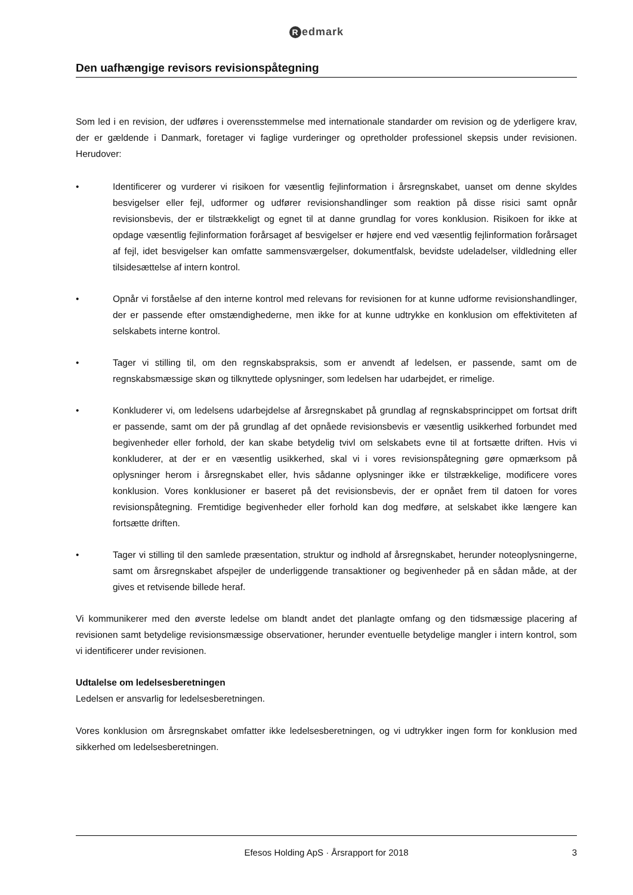Redmark
Den uafhængige revisors revisionspåtegning
Som led i en revision, der udføres i overensstemmelse med internationale standarder om revision og de yderligere krav, der er gældende i Danmark, foretager vi faglige vurderinger og opretholder professionel skepsis under revisionen. Herudover:
• Identificerer og vurderer vi risikoen for væsentlig fejlinformation i årsregnskabet, uanset om denne skyldes besvigelser eller fejl, udformer og udfører revisionshandlinger som reaktion på disse risici samt opnår revisionsbevis, der er tilstrækkeligt og egnet til at danne grundlag for vores konklusion. Risikoen for ikke at opdage væsentlig fejlinformation forårsaget af besvigelser er højere end ved væsentlig fejlinformation forårsaget af fejl, idet besvigelser kan omfatte sammensværgelser, dokumentfalsk, bevidste udeladelser, vildledning eller tilsidesættelse af intern kontrol.
• Opnår vi forståelse af den interne kontrol med relevans for revisionen for at kunne udforme revisionshandlinger, der er passende efter omstændighederne, men ikke for at kunne udtrykke en konklusion om effektiviteten af selskabets interne kontrol.
• Tager vi stilling til, om den regnskabspraksis, som er anvendt af ledelsen, er passende, samt om de regnskabsmæssige skøn og tilknyttede oplysninger, som ledelsen har udarbejdet, er rimelige.
• Konkluderer vi, om ledelsens udarbejdelse af årsregnskabet på grundlag af regnskabsprincippet om fortsat drift er passende, samt om der på grundlag af det opnåede revisionsbevis er væsentlig usikkerhed forbundet med begivenheder eller forhold, der kan skabe betydelig tvivl om selskabets evne til at fortsætte driften. Hvis vi konkluderer, at der er en væsentlig usikkerhed, skal vi i vores revisionspåtegning gøre opmærksom på oplysninger herom i årsregnskabet eller, hvis sådanne oplysninger ikke er tilstrækkelige, modificere vores konklusion. Vores konklusioner er baseret på det revisionsbevis, der er opnået frem til datoen for vores revisionspåtegning. Fremtidige begivenheder eller forhold kan dog medføre, at selskabet ikke længere kan fortsætte driften.
• Tager vi stilling til den samlede præsentation, struktur og indhold af årsregnskabet, herunder noteoplysningerne, samt om årsregnskabet afspejler de underliggende transaktioner og begivenheder på en sådan måde, at der gives et retvisende billede heraf.
Vi kommunikerer med den øverste ledelse om blandt andet det planlagte omfang og den tidsmæssige placering af revisionen samt betydelige revisionsmæssige observationer, herunder eventuelle betydelige mangler i intern kontrol, som vi identificerer under revisionen.
Udtalelse om ledelsesberetningen
Ledelsen er ansvarlig for ledelsesberetningen.
Vores konklusion om årsregnskabet omfatter ikke ledelsesberetningen, og vi udtrykker ingen form for konklusion med sikkerhed om ledelsesberetningen.
Efesos Holding ApS · Årsrapport for 2018 3